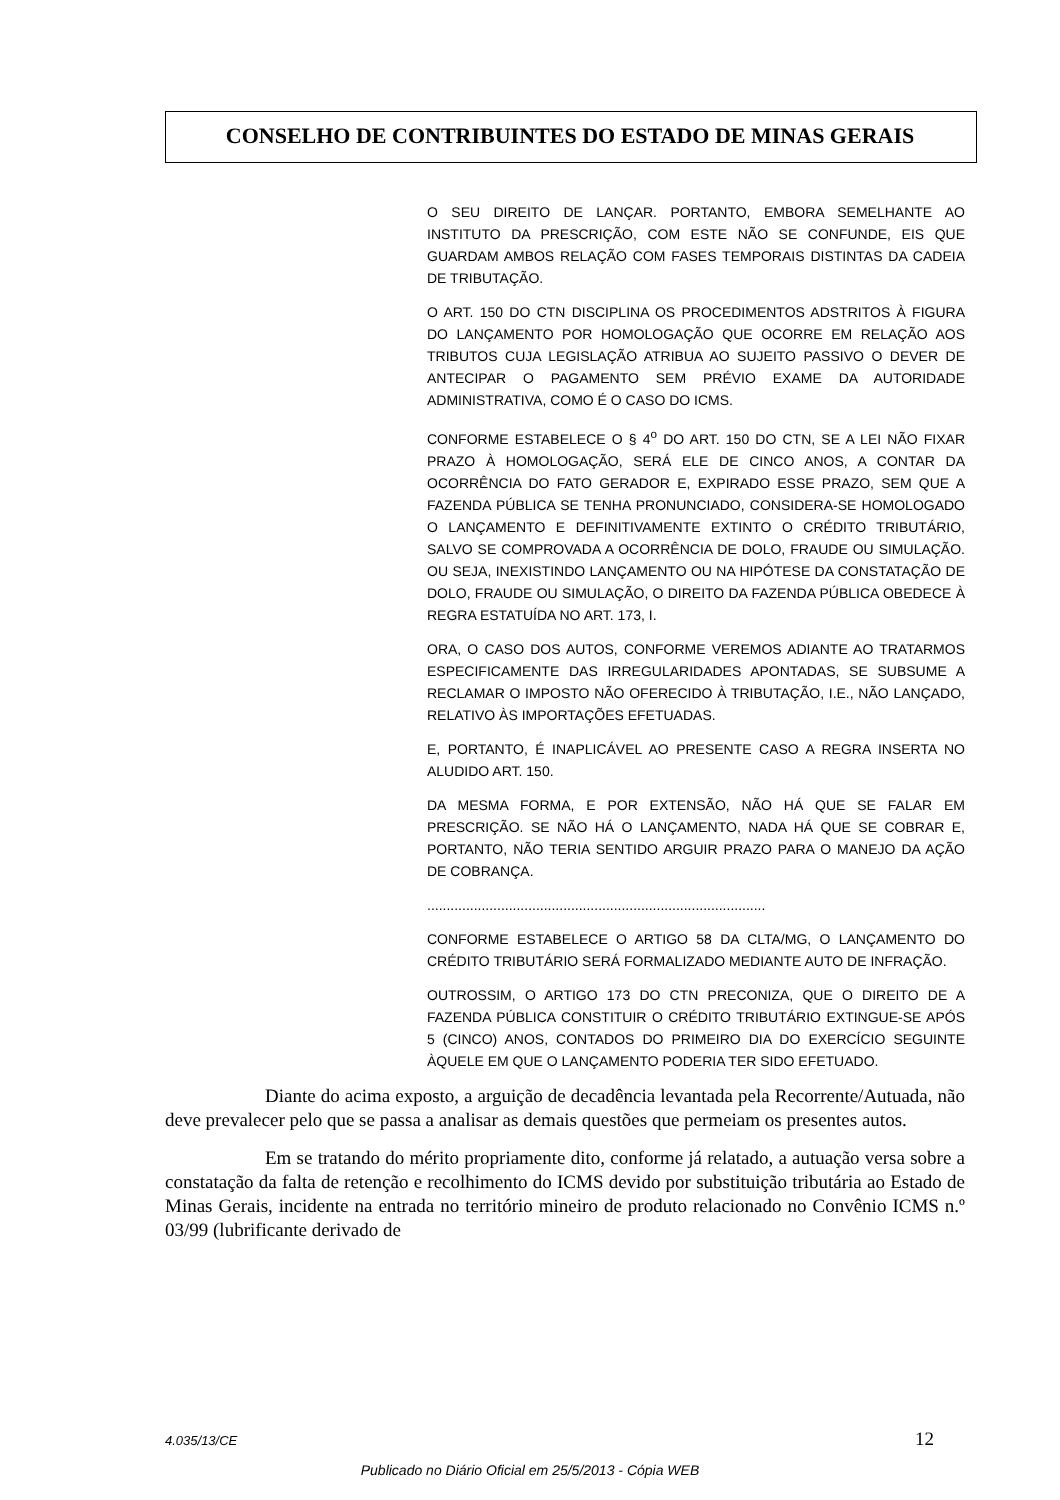CONSELHO DE CONTRIBUINTES DO ESTADO DE MINAS GERAIS
O SEU DIREITO DE LANÇAR. PORTANTO, EMBORA SEMELHANTE AO INSTITUTO DA PRESCRIÇÃO, COM ESTE NÃO SE CONFUNDE, EIS QUE GUARDAM AMBOS RELAÇÃO COM FASES TEMPORAIS DISTINTAS DA CADEIA DE TRIBUTAÇÃO.
O ART. 150 DO CTN DISCIPLINA OS PROCEDIMENTOS ADSTRITOS À FIGURA DO LANÇAMENTO POR HOMOLOGAÇÃO QUE OCORRE EM RELAÇÃO AOS TRIBUTOS CUJA LEGISLAÇÃO ATRIBUA AO SUJEITO PASSIVO O DEVER DE ANTECIPAR O PAGAMENTO SEM PRÉVIO EXAME DA AUTORIDADE ADMINISTRATIVA, COMO É O CASO DO ICMS.
CONFORME ESTABELECE O § 4<sup>o</sup> DO ART. 150 DO CTN, SE A LEI NÃO FIXAR PRAZO À HOMOLOGAÇÃO, SERÁ ELE DE CINCO ANOS, A CONTAR DA OCORRÊNCIA DO FATO GERADOR E, EXPIRADO ESSE PRAZO, SEM QUE A FAZENDA PÚBLICA SE TENHA PRONUNCIADO, CONSIDERA-SE HOMOLOGADO O LANÇAMENTO E DEFINITIVAMENTE EXTINTO O CRÉDITO TRIBUTÁRIO, SALVO SE COMPROVADA A OCORRÊNCIA DE DOLO, FRAUDE OU SIMULAÇÃO. OU SEJA, INEXISTINDO LANÇAMENTO OU NA HIPÓTESE DA CONSTATAÇÃO DE DOLO, FRAUDE OU SIMULAÇÃO, O DIREITO DA FAZENDA PÚBLICA OBEDECE À REGRA ESTATUÍDA NO ART. 173, I.
ORA, O CASO DOS AUTOS, CONFORME VEREMOS ADIANTE AO TRATARMOS ESPECIFICAMENTE DAS IRREGULARIDADES APONTADAS, SE SUBSUME A RECLAMAR O IMPOSTO NÃO OFERECIDO À TRIBUTAÇÃO, I.E., NÃO LANÇADO, RELATIVO ÀS IMPORTAÇÕES EFETUADAS.
E, PORTANTO, É INAPLICÁVEL AO PRESENTE CASO A REGRA INSERTA NO ALUDIDO ART. 150.
DA MESMA FORMA, E POR EXTENSÃO, NÃO HÁ QUE SE FALAR EM PRESCRIÇÃO. SE NÃO HÁ O LANÇAMENTO, NADA HÁ QUE SE COBRAR E, PORTANTO, NÃO TERIA SENTIDO ARGUIR PRAZO PARA O MANEJO DA AÇÃO DE COBRANÇA.
.......................................................................................
CONFORME ESTABELECE O ARTIGO 58 DA CLTA/MG, O LANÇAMENTO DO CRÉDITO TRIBUTÁRIO SERÁ FORMALIZADO MEDIANTE AUTO DE INFRAÇÃO.
OUTROSSIM, O ARTIGO 173 DO CTN PRECONIZA, QUE O DIREITO DE A FAZENDA PÚBLICA CONSTITUIR O CRÉDITO TRIBUTÁRIO EXTINGUE-SE APÓS 5 (CINCO) ANOS, CONTADOS DO PRIMEIRO DIA DO EXERCÍCIO SEGUINTE ÀQUELE EM QUE O LANÇAMENTO PODERIA TER SIDO EFETUADO.
Diante do acima exposto, a arguição de decadência levantada pela Recorrente/Autuada, não deve prevalecer pelo que se passa a analisar as demais questões que permeiam os presentes autos.
Em se tratando do mérito propriamente dito, conforme já relatado, a autuação versa sobre a constatação da falta de retenção e recolhimento do ICMS devido por substituição tributária ao Estado de Minas Gerais, incidente na entrada no território mineiro de produto relacionado no Convênio ICMS n.º 03/99 (lubrificante derivado de
4.035/13/CE 12
Publicado no Diário Oficial em 25/5/2013 - Cópia WEB